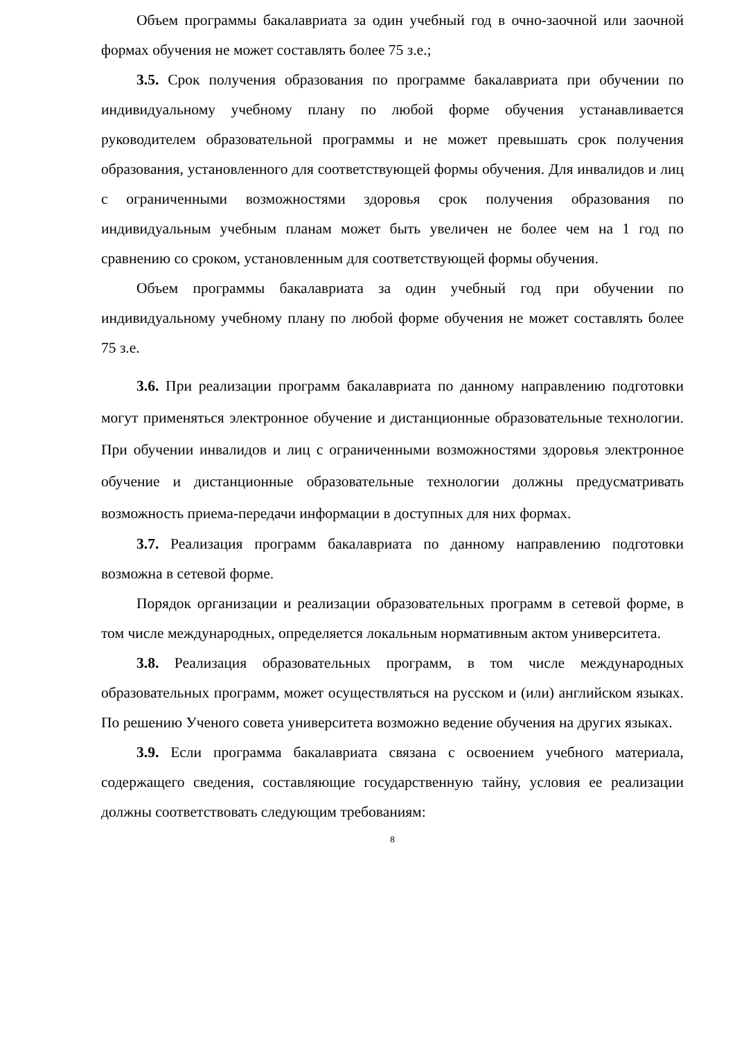Объем программы бакалавриата за один учебный год в очно-заочной или заочной формах обучения не может составлять более 75 з.е.;
3.5. Срок получения образования по программе бакалавриата при обучении по индивидуальному учебному плану по любой форме обучения устанавливается руководителем образовательной программы и не может превышать срок получения образования, установленного для соответствующей формы обучения. Для инвалидов и лиц с ограниченными возможностями здоровья срок получения образования по индивидуальным учебным планам может быть увеличен не более чем на 1 год по сравнению со сроком, установленным для соответствующей формы обучения.
Объем программы бакалавриата за один учебный год при обучении по индивидуальному учебному плану по любой форме обучения не может составлять более 75 з.е.
3.6. При реализации программ бакалавриата по данному направлению подготовки могут применяться электронное обучение и дистанционные образовательные технологии. При обучении инвалидов и лиц с ограниченными возможностями здоровья электронное обучение и дистанционные образовательные технологии должны предусматривать возможность приема-передачи информации в доступных для них формах.
3.7. Реализация программ бакалавриата по данному направлению подготовки возможна в сетевой форме.
Порядок организации и реализации образовательных программ в сетевой форме, в том числе международных, определяется локальным нормативным актом университета.
3.8. Реализация образовательных программ, в том числе международных образовательных программ, может осуществляться на русском и (или) английском языках. По решению Ученого совета университета возможно ведение обучения на других языках.
3.9. Если программа бакалавриата связана с освоением учебного материала, содержащего сведения, составляющие государственную тайну, условия ее реализации должны соответствовать следующим требованиям:
8